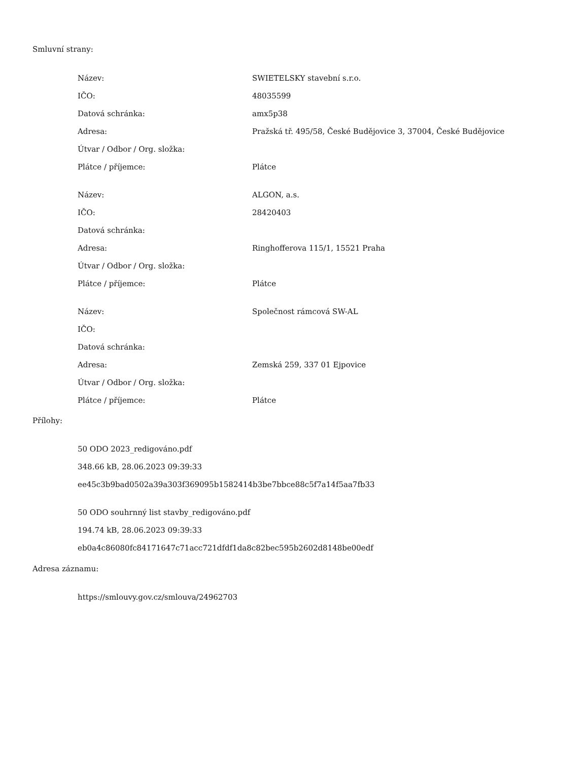Smluvní strany:
| Název: | SWIETELSKY stavební s.r.o. |
| IČO: | 48035599 |
| Datová schránka: | amx5p38 |
| Adresa: | Pražská tř. 495/58, České Budějovice 3, 37004, České Budějovice |
| Útvar / Odbor / Org. složka: | |
| Plátce / příjemce: | Plátce |
| Název: | ALGON, a.s. |
| IČO: | 28420403 |
| Datová schránka: | |
| Adresa: | Ringhofferova 115/1, 15521 Praha |
| Útvar / Odbor / Org. složka: | |
| Plátce / příjemce: | Plátce |
| Název: | Společnost rámcová SW-AL |
| IČO: | |
| Datová schránka: | |
| Adresa: | Zemská 259, 337 01 Ejpovice |
| Útvar / Odbor / Org. složka: | |
| Plátce / příjemce: | Plátce |
Přílohy:
50 ODO 2023_redigováno.pdf
348.66 kB, 28.06.2023 09:39:33
ee45c3b9bad0502a39a303f369095b1582414b3be7bbce88c5f7a14f5aa7fb33
50 ODO souhrnný list stavby_redigováno.pdf
194.74 kB, 28.06.2023 09:39:33
eb0a4c86080fc84171647c71acc721dfdf1da8c82bec595b2602d8148be00edf
Adresa záznamu:
https://smlouvy.gov.cz/smlouva/24962703